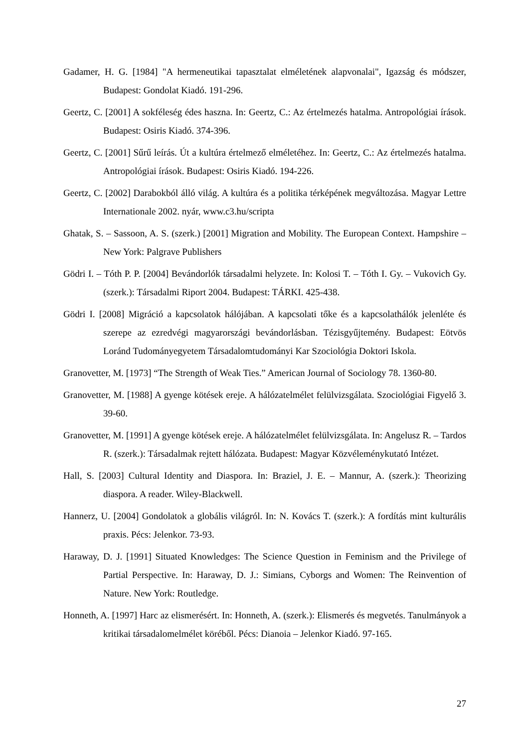Gadamer, H. G. [1984] "A hermeneutikai tapasztalat elméletének alapvonalai", Igazság és módszer, Budapest: Gondolat Kiadó. 191-296.
Geertz, C. [2001] A sokféleség édes haszna. In: Geertz, C.: Az értelmezés hatalma. Antropológiai írások. Budapest: Osiris Kiadó. 374-396.
Geertz, C. [2001] Sűrű leírás. Út a kultúra értelmező elméletéhez. In: Geertz, C.: Az értelmezés hatalma. Antropológiai írások. Budapest: Osiris Kiadó. 194-226.
Geertz, C. [2002] Darabokból álló világ. A kultúra és a politika térképének megváltozása. Magyar Lettre Internationale 2002. nyár, www.c3.hu/scripta
Ghatak, S. – Sassoon, A. S. (szerk.) [2001] Migration and Mobility. The European Context. Hampshire – New York: Palgrave Publishers
Gödri I. – Tóth P. P. [2004] Bevándorlók társadalmi helyzete. In: Kolosi T. – Tóth I. Gy. – Vukovich Gy. (szerk.): Társadalmi Riport 2004. Budapest: TÁRKI. 425-438.
Gödri I. [2008] Migráció a kapcsolatok hálójában. A kapcsolati tőke és a kapcsolathálók jelenléte és szerepe az ezredvégi magyarországi bevándorlásban. Tézisgyűjtemény. Budapest: Eötvös Loránd Tudományegyetem Társadalomtudományi Kar Szociológia Doktori Iskola.
Granovetter, M. [1973] “The Strength of Weak Ties.” American Journal of Sociology 78. 1360-80.
Granovetter, M. [1988] A gyenge kötések ereje. A hálózatelmélet felülvizsgálata. Szociológiai Figyelő 3. 39-60.
Granovetter, M. [1991] A gyenge kötések ereje. A hálózatelmélet felülvizsgálata. In: Angelusz R. – Tardos R. (szerk.): Társadalmak rejtett hálózata. Budapest: Magyar Közvéleménykutató Intézet.
Hall, S. [2003] Cultural Identity and Diaspora. In: Braziel, J. E. – Mannur, A. (szerk.): Theorizing diaspora. A reader. Wiley-Blackwell.
Hannerz, U. [2004] Gondolatok a globális világról. In: N. Kovács T. (szerk.): A fordítás mint kulturális praxis. Pécs: Jelenkor. 73-93.
Haraway, D. J. [1991] Situated Knowledges: The Science Question in Feminism and the Privilege of Partial Perspective. In: Haraway, D. J.: Simians, Cyborgs and Women: The Reinvention of Nature. New York: Routledge.
Honneth, A. [1997] Harc az elismerésért. In: Honneth, A. (szerk.): Elismerés és megvetés. Tanulmányok a kritikai társadalomelmélet köréből. Pécs: Dianoia – Jelenkor Kiadó. 97-165.
27